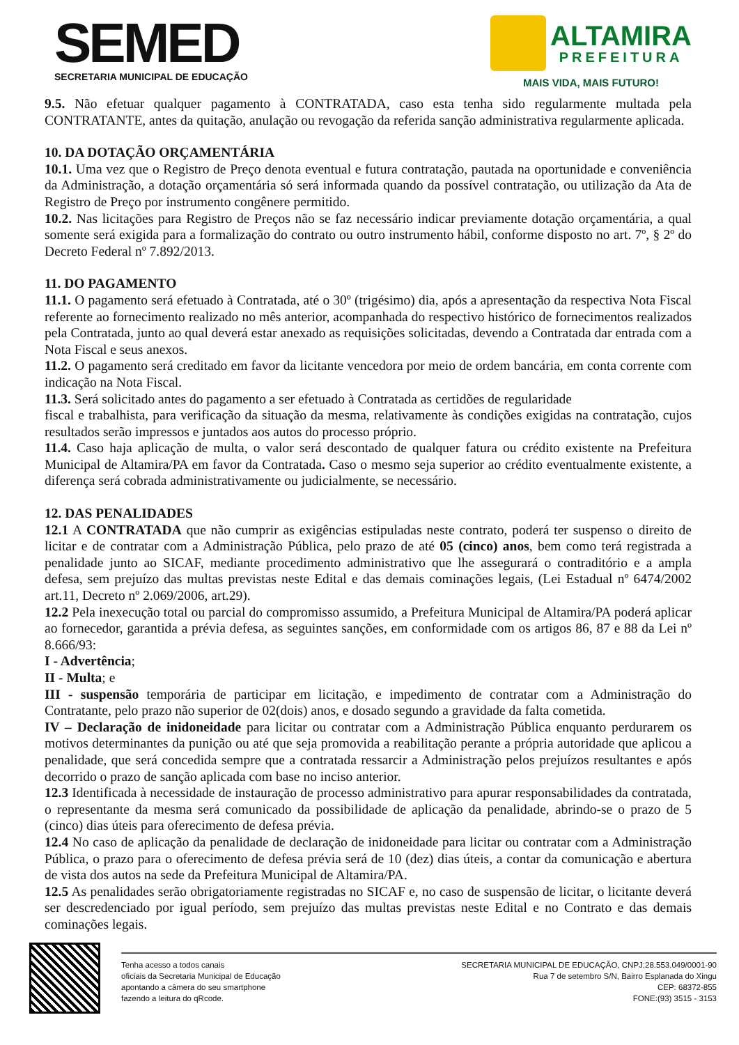SEMED
SECRETARIA MUNICIPAL DE EDUCAÇÃO
ALTAMIRA
PREFEITURA
MAIS VIDA, MAIS FUTURO!
9.5. Não efetuar qualquer pagamento à CONTRATADA, caso esta tenha sido regularmente multada pela CONTRATANTE, antes da quitação, anulação ou revogação da referida sanção administrativa regularmente aplicada.
10. DA DOTAÇÃO ORÇAMENTÁRIA
10.1. Uma vez que o Registro de Preço denota eventual e futura contratação, pautada na oportunidade e conveniência da Administração, a dotação orçamentária só será informada quando da possível contratação, ou utilização da Ata de Registro de Preço por instrumento congênere permitido.
10.2. Nas licitações para Registro de Preços não se faz necessário indicar previamente dotação orçamentária, a qual somente será exigida para a formalização do contrato ou outro instrumento hábil, conforme disposto no art. 7º, § 2º do Decreto Federal nº 7.892/2013.
11. DO PAGAMENTO
11.1. O pagamento será efetuado à Contratada, até o 30º (trigésimo) dia, após a apresentação da respectiva Nota Fiscal referente ao fornecimento realizado no mês anterior, acompanhada do respectivo histórico de fornecimentos realizados pela Contratada, junto ao qual deverá estar anexado as requisições solicitadas, devendo a Contratada dar entrada com a Nota Fiscal e seus anexos.
11.2. O pagamento será creditado em favor da licitante vencedora por meio de ordem bancária, em conta corrente com indicação na Nota Fiscal.
11.3. Será solicitado antes do pagamento a ser efetuado à Contratada as certidões de regularidade
fiscal e trabalhista, para verificação da situação da mesma, relativamente às condições exigidas na contratação, cujos resultados serão impressos e juntados aos autos do processo próprio.
11.4. Caso haja aplicação de multa, o valor será descontado de qualquer fatura ou crédito existente na Prefeitura Municipal de Altamira/PA em favor da Contratada. Caso o mesmo seja superior ao crédito eventualmente existente, a diferença será cobrada administrativamente ou judicialmente, se necessário.
12. DAS PENALIDADES
12.1 A CONTRATADA que não cumprir as exigências estipuladas neste contrato, poderá ter suspenso o direito de licitar e de contratar com a Administração Pública, pelo prazo de até 05 (cinco) anos, bem como terá registrada a penalidade junto ao SICAF, mediante procedimento administrativo que lhe assegurará o contraditório e a ampla defesa, sem prejuízo das multas previstas neste Edital e das demais cominações legais, (Lei Estadual nº 6474/2002 art.11, Decreto nº 2.069/2006, art.29).
12.2 Pela inexecução total ou parcial do compromisso assumido, a Prefeitura Municipal de Altamira/PA poderá aplicar ao fornecedor, garantida a prévia defesa, as seguintes sanções, em conformidade com os artigos 86, 87 e 88 da Lei nº 8.666/93:
I - Advertência;
II - Multa; e
III - suspensão temporária de participar em licitação, e impedimento de contratar com a Administração do Contratante, pelo prazo não superior de 02(dois) anos, e dosado segundo a gravidade da falta cometida.
IV – Declaração de inidoneidade para licitar ou contratar com a Administração Pública enquanto perdurarem os motivos determinantes da punição ou até que seja promovida a reabilitação perante a própria autoridade que aplicou a penalidade, que será concedida sempre que a contratada ressarcir a Administração pelos prejuízos resultantes e após decorrido o prazo de sanção aplicada com base no inciso anterior.
12.3 Identificada à necessidade de instauração de processo administrativo para apurar responsabilidades da contratada, o representante da mesma será comunicado da possibilidade de aplicação da penalidade, abrindo-se o prazo de 5 (cinco) dias úteis para oferecimento de defesa prévia.
12.4 No caso de aplicação da penalidade de declaração de inidoneidade para licitar ou contratar com a Administração Pública, o prazo para o oferecimento de defesa prévia será de 10 (dez) dias úteis, a contar da comunicação e abertura de vista dos autos na sede da Prefeitura Municipal de Altamira/PA.
12.5 As penalidades serão obrigatoriamente registradas no SICAF e, no caso de suspensão de licitar, o licitante deverá ser descredenciado por igual período, sem prejuízo das multas previstas neste Edital e no Contrato e das demais cominações legais.
Tenha acesso a todos canais
oficiais da Secretaria Municipal de Educação
apontando a câmera do seu smartphone
fazendo a leitura do qRcode.
SECRETARIA MUNICIPAL DE EDUCAÇÃO, CNPJ:28.553.049/0001-90
Rua 7 de setembro S/N, Bairro Esplanada do Xingu
CEP: 68372-855
FONE:(93) 3515 - 3153